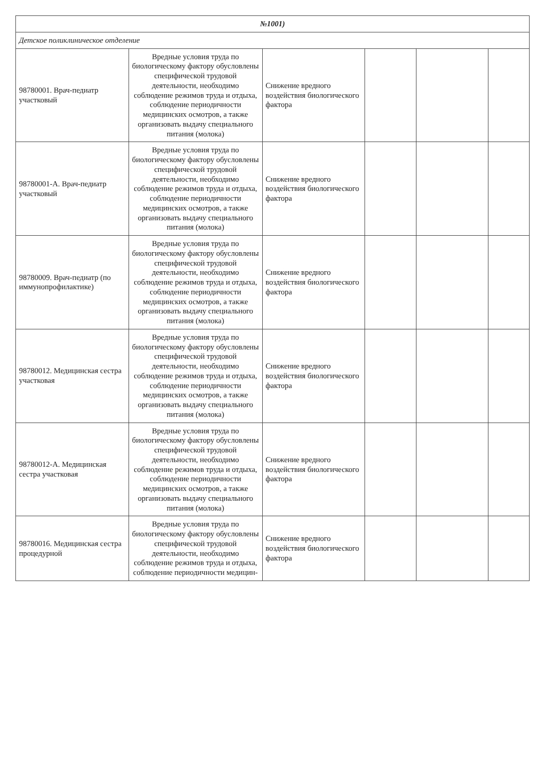| №1001) | | | | | |
| Детское поликлиническое отделение | | | | | |
| 98780001. Врач-педиатр участковый | Вредные условия труда по биологическому фактору обусловлены специфической трудовой деятельности, необходимо соблюдение режимов труда и отдыха, соблюдение периодичности медицинских осмотров, а также организовать выдачу специального питания (молока) | Снижение вредного воздействия биологического фактора | | | |
| 98780001-А. Врач-педиатр участковый | Вредные условия труда по биологическому фактору обусловлены специфической трудовой деятельности, необходимо соблюдение режимов труда и отдыха, соблюдение периодичности медицинских осмотров, а также организовать выдачу специального питания (молока) | Снижение вредного воздействия биологического фактора | | | |
| 98780009. Врач-педиатр (по иммунопрофилактике) | Вредные условия труда по биологическому фактору обусловлены специфической трудовой деятельности, необходимо соблюдение режимов труда и отдыха, соблюдение периодичности медицинских осмотров, а также организовать выдачу специального питания (молока) | Снижение вредного воздействия биологического фактора | | | |
| 98780012. Медицинская сестра участковая | Вредные условия труда по биологическому фактору обусловлены специфической трудовой деятельности, необходимо соблюдение режимов труда и отдыха, соблюдение периодичности медицинских осмотров, а также организовать выдачу специального питания (молока) | Снижение вредного воздействия биологического фактора | | | |
| 98780012-А. Медицинская сестра участковая | Вредные условия труда по биологическому фактору обусловлены специфической трудовой деятельности, необходимо соблюдение режимов труда и отдыха, соблюдение периодичности медицинских осмотров, а также организовать выдачу специального питания (молока) | Снижение вредного воздействия биологического фактора | | | |
| 98780016. Медицинская сестра процедурной | Вредные условия труда по биологическому фактору обусловлены специфической трудовой деятельности, необходимо соблюдение режимов труда и отдыха, соблюдение периодичности медицин- | Снижение вредного воздействия биологического фактора | | | |